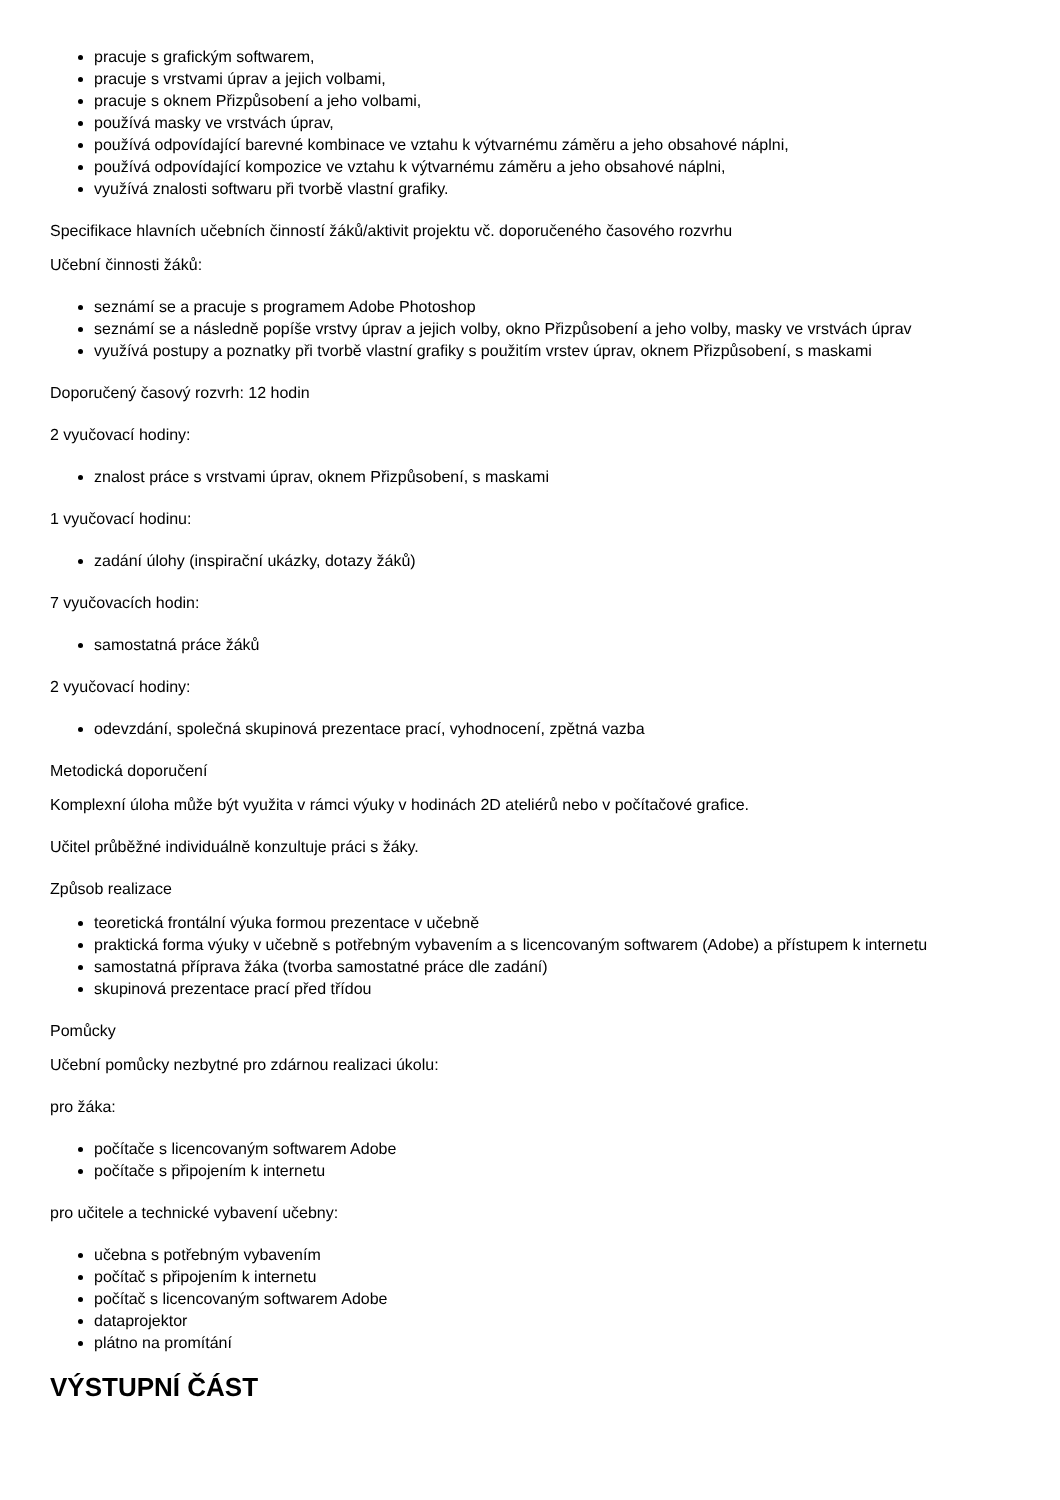pracuje s grafickým softwarem,
pracuje s vrstvami úprav a jejich volbami,
pracuje s oknem Přizpůsobení a jeho volbami,
používá masky ve vrstvách úprav,
používá odpovídající barevné kombinace ve vztahu k výtvarnému záměru a jeho obsahové náplni,
používá odpovídající kompozice ve vztahu k výtvarnému záměru a jeho obsahové náplni,
využívá znalosti softwaru při tvorbě vlastní grafiky.
Specifikace hlavních učebních činností žáků/aktivit projektu vč. doporučeného časového rozvrhu
Učební činnosti žáků:
seznámí se a pracuje s programem Adobe Photoshop
seznámí se a následně popíše vrstvy úprav a jejich volby, okno Přizpůsobení a jeho volby, masky ve vrstvách úprav
využívá postupy a poznatky při tvorbě vlastní grafiky s použitím vrstev úprav, oknem Přizpůsobení, s maskami
Doporučený časový rozvrh: 12 hodin
2 vyučovací hodiny:
znalost práce s vrstvami úprav, oknem Přizpůsobení, s maskami
1 vyučovací hodinu:
zadání úlohy (inspirační ukázky, dotazy žáků)
7 vyučovacích hodin:
samostatná práce žáků
2 vyučovací hodiny:
odevzdání, společná skupinová prezentace prací, vyhodnocení, zpětná vazba
Metodická doporučení
Komplexní úloha může být využita v rámci výuky v hodinách 2D ateliérů nebo v počítačové grafice.
Učitel průběžné individuálně konzultuje práci s žáky.
Způsob realizace
teoretická frontální výuka formou prezentace v učebně
praktická forma výuky v učebně s potřebným vybavením a s licencovaným softwarem (Adobe) a přístupem k internetu
samostatná příprava žáka (tvorba samostatné práce dle zadání)
skupinová prezentace prací před třídou
Pomůcky
Učební pomůcky nezbytné pro zdárnou realizaci úkolu:
pro žáka:
počítače s licencovaným softwarem Adobe
počítače s připojením k internetu
pro učitele a technické vybavení učebny:
učebna s potřebným vybavením
počítač s připojením k internetu
počítač s licencovaným softwarem Adobe
dataprojektor
plátno na promítání
VÝSTUPNÍ ČÁST